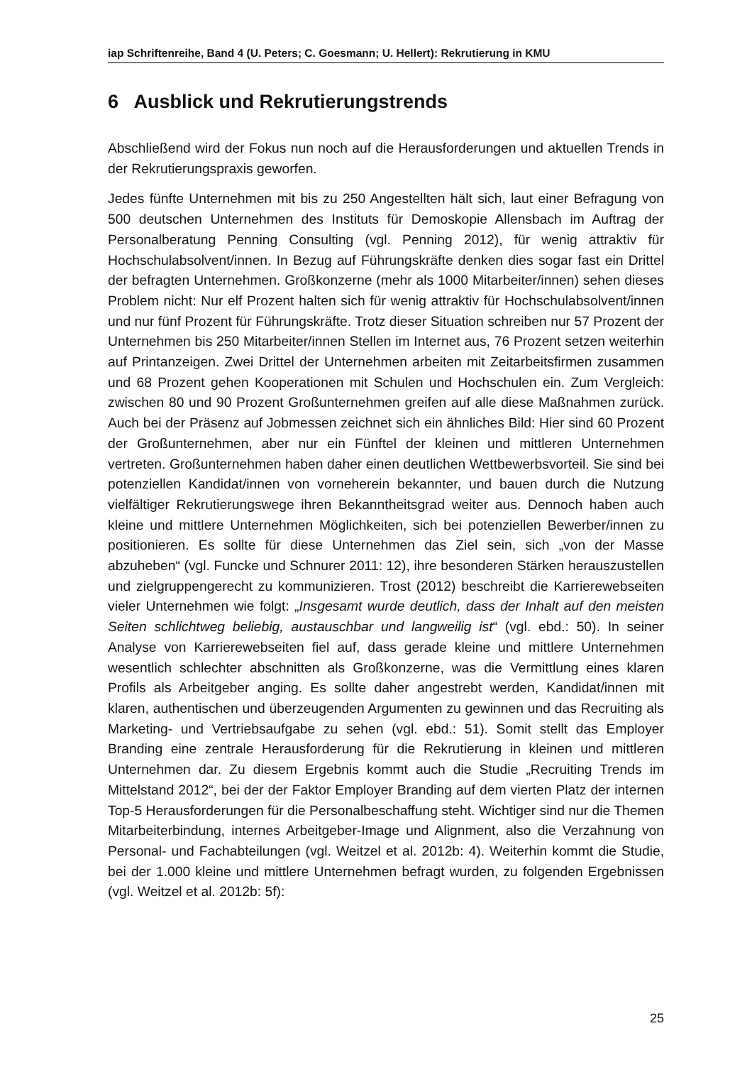iap Schriftenreihe, Band 4 (U. Peters; C. Goesmann; U. Hellert): Rekrutierung in KMU
6 Ausblick und Rekrutierungstrends
Abschließend wird der Fokus nun noch auf die Herausforderungen und aktuellen Trends in der Rekrutierungspraxis geworfen.
Jedes fünfte Unternehmen mit bis zu 250 Angestellten hält sich, laut einer Befragung von 500 deutschen Unternehmen des Instituts für Demoskopie Allensbach im Auftrag der Personalberatung Penning Consulting (vgl. Penning 2012), für wenig attraktiv für Hochschulabsolvent/innen. In Bezug auf Führungskräfte denken dies sogar fast ein Drittel der befragten Unternehmen. Großkonzerne (mehr als 1000 Mitarbeiter/innen) sehen dieses Problem nicht: Nur elf Prozent halten sich für wenig attraktiv für Hochschulabsolvent/innen und nur fünf Prozent für Führungskräfte. Trotz dieser Situation schreiben nur 57 Prozent der Unternehmen bis 250 Mitarbeiter/innen Stellen im Internet aus, 76 Prozent setzen weiterhin auf Printanzeigen. Zwei Drittel der Unternehmen arbeiten mit Zeitarbeitsfirmen zusammen und 68 Prozent gehen Kooperationen mit Schulen und Hochschulen ein. Zum Vergleich: zwischen 80 und 90 Prozent Großunternehmen greifen auf alle diese Maßnahmen zurück. Auch bei der Präsenz auf Jobmessen zeichnet sich ein ähnliches Bild: Hier sind 60 Prozent der Großunternehmen, aber nur ein Fünftel der kleinen und mittleren Unternehmen vertreten. Großunternehmen haben daher einen deutlichen Wettbewerbsvorteil. Sie sind bei potenziellen Kandidat/innen von vorneherein bekannter, und bauen durch die Nutzung vielfältiger Rekrutierungswege ihren Bekanntheitsgrad weiter aus. Dennoch haben auch kleine und mittlere Unternehmen Möglichkeiten, sich bei potenziellen Bewerber/innen zu positionieren. Es sollte für diese Unternehmen das Ziel sein, sich „von der Masse abzuheben“ (vgl. Funcke und Schnurer 2011: 12), ihre besonderen Stärken herauszustellen und zielgruppengerecht zu kommunizieren. Trost (2012) beschreibt die Karrierewebseiten vieler Unternehmen wie folgt: „Insgesamt wurde deutlich, dass der Inhalt auf den meisten Seiten schlichtweg beliebig, austauschbar und langweilig ist“ (vgl. ebd.: 50). In seiner Analyse von Karrierewebseiten fiel auf, dass gerade kleine und mittlere Unternehmen wesentlich schlechter abschnitten als Großkonzerne, was die Vermittlung eines klaren Profils als Arbeitgeber anging. Es sollte daher angestrebt werden, Kandidat/innen mit klaren, authentischen und überzeugenden Argumenten zu gewinnen und das Recruiting als Marketing- und Vertriebsaufgabe zu sehen (vgl. ebd.: 51). Somit stellt das Employer Branding eine zentrale Herausforderung für die Rekrutierung in kleinen und mittleren Unternehmen dar. Zu diesem Ergebnis kommt auch die Studie „Recruiting Trends im Mittelstand 2012“, bei der der Faktor Employer Branding auf dem vierten Platz der internen Top-5 Herausforderungen für die Personalbeschaffung steht. Wichtiger sind nur die Themen Mitarbeiterbindung, internes Arbeitgeber-Image und Alignment, also die Verzahnung von Personal- und Fachabteilungen (vgl. Weitzel et al. 2012b: 4). Weiterhin kommt die Studie, bei der 1.000 kleine und mittlere Unternehmen befragt wurden, zu folgenden Ergebnissen (vgl. Weitzel et al. 2012b: 5f):
25